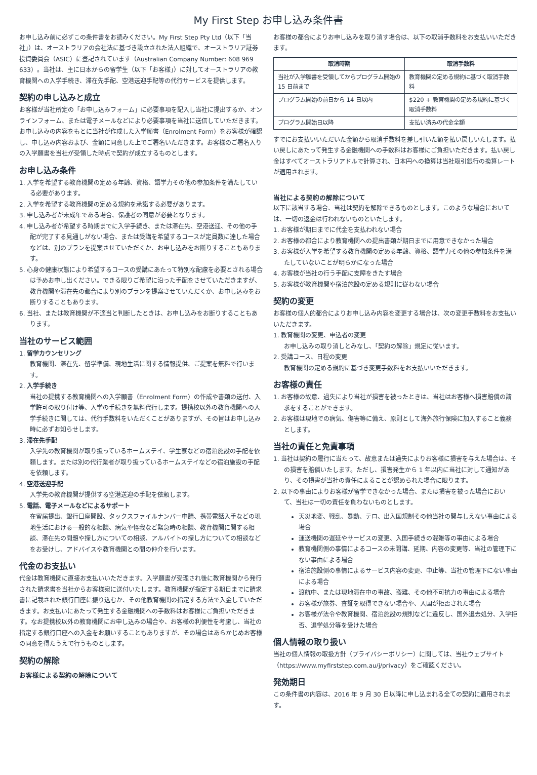My First Step お申し込み条件書
お申し込み前に必ずこの条件書をお読みください。My First Step Pty Ltd（以下「当社」）は、オーストラリアの会社法に基づき設立された法人組織で、オーストラリア証券投資委員会（ASIC）に登記されています（Australian Company Number: 608 969 633）。当社は、主に日本からの留学生（以下「お客様」）に対してオーストラリアの教育機関への入学手続き、滞在先手配、空港送迎手配等の代行サービスを提供します。
契約の申し込みと成立
お客様が当社所定の「お申し込みフォーム」に必要事項を記入し当社に提出するか、オンラインフォーム、または電子メールなどにより必要事項を当社に送信していただきます。お申し込みの内容をもとに当社が作成した入学願書（Enrolment Form）をお客様が確認し、申し込み内容および、金額に同意した上でご署名いただきます。お客様のご署名入りの入学願書を当社が受領した時点で契約が成立するものとします。
お申し込み条件
1. 入学を希望する教育機関の定める年齢、資格、語学力その他の参加条件を満たしている必要があります。
2. 入学を希望する教育機関の定める規約を承諾する必要があります。
3. 申し込み者が未成年である場合、保護者の同意が必要となります。
4. 申し込み者が希望する時期までに入学手続き、または滞在先、空港送迎、その他の手配が完了する見通しがない場合、または受講を希望するコースが定員数に達した場合などは、別のプランを提案させていただくか、お申し込みをお断りすることもあります。
5. 心身の健康状態により希望するコースの受講にあたって特別な配慮を必要とされる場合は予めお申し出ください。できる限りご希望に沿った手配をさせていただきますが、教育機関や滞在先の都合により別のプランを提案させていただくか、お申し込みをお断りすることもあります。
6. 当社、または教育機関が不適当と判断したときは、お申し込みをお断りすることもあります。
当社のサービス範囲
1. 留学カウンセリング
教育機関、滞在先、留学準備、現地生活に関する情報提供、ご提案を無料で行います。
2. 入学手続き
当社の提携する教育機関への入学願書（Enrolment Form）の作成や書類の送付、入学許可の取り付け等、入学の手続きを無料代行します。提携校以外の教育機関への入学手続きに関しては、代行手数料をいただくことがありますが、その旨はお申し込み時に必ずお知らせします。
3. 滞在先手配
入学先の教育機関が取り扱っているホームステイ、学生寮などの宿泊施設の手配を依頼します。または別の代行業者が取り扱っているホームステイなどの宿泊施設の手配を依頼します。
4. 空港送迎手配
入学先の教育機関が提供する空港送迎の手配を依頼します。
5. 電話、電子メールなどによるサポート
在留届提出、銀行口座開設、タックスファイルナンバー申請、携帯電話入手などの現地生活における一般的な相談、病気や怪我など緊急時の相談、教育機関に関する相談、滞在先の問題や探し方についての相談、アルバイトの探し方についての相談などをお受けし、アドバイスや教育機関との間の仲介を行います。
代金のお支払い
代金は教育機関に直接お支払いいただきます。入学願書が受理され後に教育機関から発行された請求書を当社からお客様宛に送付いたします。教育機関が指定する期日までに請求書に記載された銀行口座に振り込むか、その他教育機関の指定する方法で入金していただきます。お支払いにあたって発生する金融機関への手数料はお客様にご負担いただきます。なお提携校以外の教育機関にお申し込みの場合や、お客様の利便性を考慮し、当社の指定する銀行口座への入金をお願いすることもありますが、その場合はあらかじめお客様の同意を得たうえで行うものとします。
契約の解除
お客様による契約の解除について
お客様の都合によりお申し込みを取り消す場合は、以下の取消手数料をお支払いいただきます。
| 取消時期 | 取消手数料 |
| --- | --- |
| 当社が入学願書を受領してからプログラム開始の 15 日前まで | 教育機関の定める規約に基づく取消手数料 |
| プログラム開始の前日から 14 日以内 | $220 + 教育機関の定める規約に基づく取消手数料 |
| プログラム開始日以降 | 支払い済みの代金全額 |
すでにお支払いいただいた金額から取消手数料を差し引いた額を払い戻しいたします。払い戻しにあたって発生する金融機関への手数料はお客様にご負担いただきます。払い戻し金はすべてオーストラリアドルで計算され、日本円への換算は当社取引銀行の換算レートが適用されます。
当社による契約の解除について
以下に該当する場合、当社は契約を解除できるものとします。このような場合においては、一切の返金は行われないものといたします。
1. お客様が期日までに代金を支払われない場合
2. お客様の都合により教育機関への提出書類が期日までに用意できなかった場合
3. お客様が入学を希望する教育機関の定める年齢、資格、語学力その他の参加条件を満たしていないことが明らかになった場合
4. お客様が当社の行う手配に支障をきたす場合
5. お客様が教育機関や宿泊施設の定める規則に従わない場合
契約の変更
お客様の個人的都合によりお申し込み内容を変更する場合は、次の変更手数料をお支払いいただきます。
1. 教育機関の変更、申込者の変更
お申し込みの取り消しとみなし、「契約の解除」規定に従います。
2. 受講コース、日程の変更
教育機関の定める規約に基づき変更手数料をお支払いいただきます。
お客様の責任
1. お客様の故意、過失により当社が損害を被ったときは、当社はお客様へ損害賠償の請求をすることができます。
2. お客様は現地での病気、傷害等に備え、原則として海外旅行保険に加入すること義務とします。
当社の責任と免責事項
1. 当社は契約の履行に当たって、故意または過失によりお客様に損害を与えた場合は、その損害を賠償いたします。ただし、損害発生から 1 年以内に当社に対して通知があり、その損害が当社の責任によることが認められた場合に限ります。
2. 以下の事由によりお客様が留学できなかった場合、または損害を被った場合において、当社は一切の責任を負わないものとします。
天災地変、戦乱、暴動、テロ、出入国規制その他当社の関与しえない事由による場合
運送機関の遅延やサービスの変更、入国手続きの混雑等の事由による場合
教育機関側の事情によるコースの未開講、延期、内容の変更等、当社の管理下にない事由による場合
宿泊施設側の事情によるサービス内容の変更、中止等、当社の管理下にない事由による場合
渡航中、または現地滞在中の事故、盗難、その他不可抗力の事由による場合
お客様が旅券、査証を取得できない場合や、入国が拒否された場合
お客様が法令や教育機関、宿泊施設の規則などに違反し、国外退去処分、入学拒否、退学処分等を受けた場合
個人情報の取り扱い
当社の個人情報の取扱方針（プライバシーポリシー）に関しては、当社ウェブサイト（https://www.myfirststep.com.au/j/privacy）をご確認ください。
発効期日
この条件書の内容は、2016 年 9 月 30 日以降に申し込まれる全ての契約に適用されます。